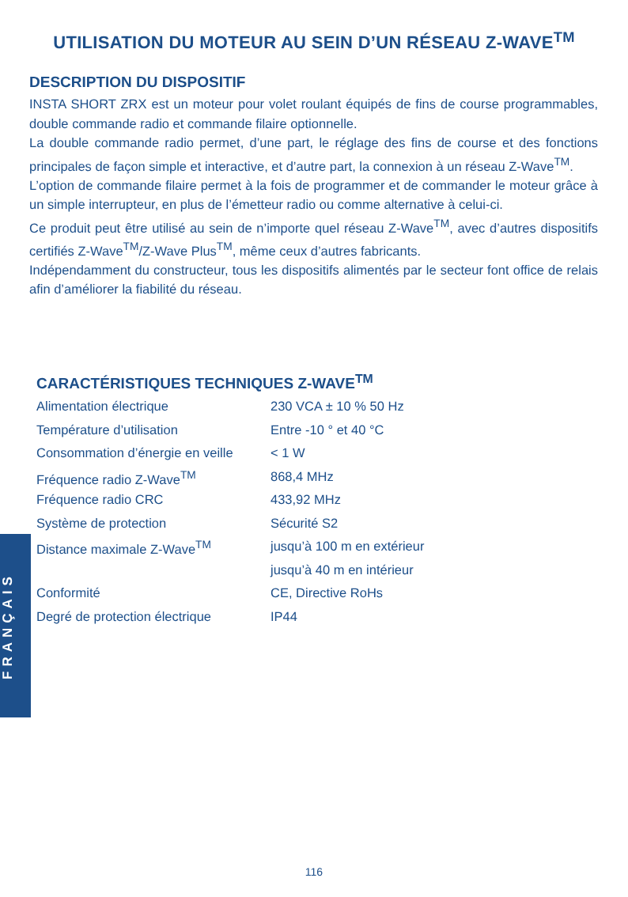UTILISATION DU MOTEUR AU SEIN D’UN RÉSEAU Z-WAVE<sup>TM</sup>
DESCRIPTION DU DISPOSITIF
INSTA SHORT ZRX est un moteur pour volet roulant équipés de fins de course programmables, double commande radio et commande filaire optionnelle.
La double commande radio permet, d’une part, le réglage des fins de course et des fonctions principales de façon simple et interactive, et d’autre part, la connexion à un réseau Z-Wave<sup>TM</sup>.
L’option de commande filaire permet à la fois de programmer et de commander le moteur grâce à un simple interrupteur, en plus de l’émetteur radio ou comme alternative à celui-ci.
Ce produit peut être utilisé au sein de n’importe quel réseau Z-Wave<sup>TM</sup>, avec d’autres dispositifs certifiés Z-Wave<sup>TM</sup>/Z-Wave Plus<sup>TM</sup>, même ceux d’autres fabricants.
Indépendamment du constructeur, tous les dispositifs alimentés par le secteur font office de relais afin d’améliorer la fiabilité du réseau.
CARACTÉRISTIQUES TECHNIQUES Z-WAVE<sup>TM</sup>
| Alimentation électrique | 230 VCA ± 10 % 50 Hz |
| Température d’utilisation | Entre -10 ° et 40 °C |
| Consommation d’énergie en veille | < 1 W |
| Fréquence radio Z-Wave<sup>TM</sup> | 868,4 MHz |
| Fréquence radio CRC | 433,92 MHz |
| Système de protection | Sécurité S2 |
| Distance maximale Z-Wave<sup>TM</sup> | jusqu’à 100 m en extérieur |
| | jusqu’à 40 m en intérieur |
| Conformité | CE, Directive RoHs |
| Degré de protection électrique | IP44 |
FRANÇAIS
116